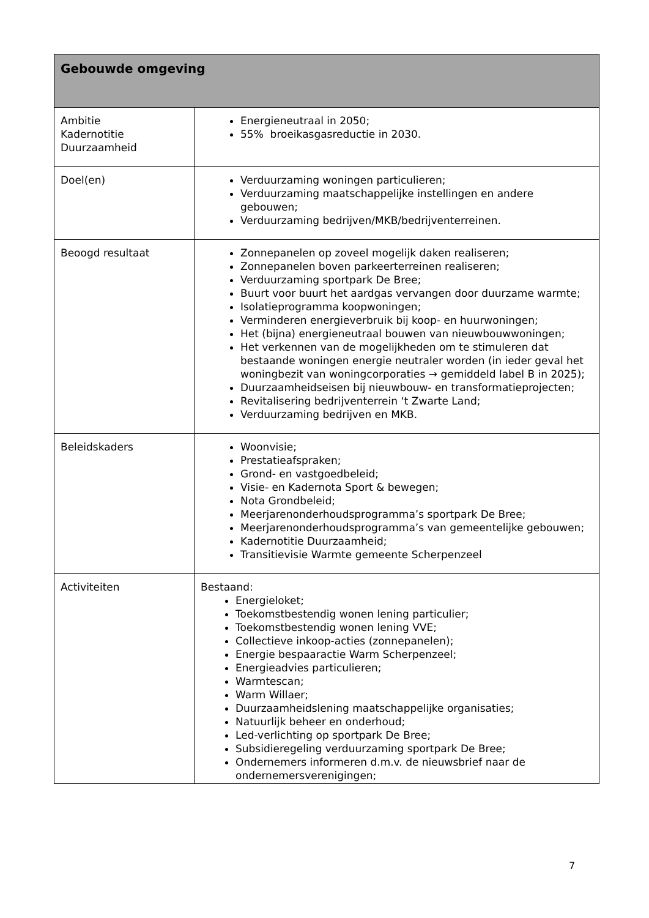| Gebouwde omgeving | |
| --- | --- |
| Ambitie Kadernotitie Duurzaamheid | Energieneutraal in 2050; 55% broeikasgasreductie in 2030. |
| Doel(en) | Verduurzaming woningen particulieren; Verduurzaming maatschappelijke instellingen en andere gebouwen; Verduurzaming bedrijven/MKB/bedrijventerreinen. |
| Beoogd resultaat | Zonnepanelen op zoveel mogelijk daken realiseren; Zonnepanelen boven parkeerterreinen realiseren; Verduurzaming sportpark De Bree; Buurt voor buurt het aardgas vervangen door duurzame warmte; Isolatieprogramma koopwoningen; Verminderen energieverbruik bij koop- en huurwoningen; Het (bijna) energieneutraal bouwen van nieuwbouwwoningen; Het verkennen van de mogelijkheden om te stimuleren dat bestaande woningen energie neutraler worden (in ieder geval het woningbezit van woningcorporaties → gemiddeld label B in 2025); Duurzaamheidseisen bij nieuwbouw- en transformatieprojecten; Revitalisering bedrijventerrein ‘t Zwarte Land; Verduurzaming bedrijven en MKB. |
| Beleidskaders | Woonvisie; Prestatieafspraken; Grond- en vastgoedbeleid; Visie- en Kadernota Sport & bewegen; Nota Grondbeleid; Meerjarenonderhoudsprogramma’s sportpark De Bree; Meerjarenonderhoudsprogramma’s van gemeentelijke gebouwen; Kadernotitie Duurzaamheid; Transitievisie Warmte gemeente Scherpenzeel |
| Activiteiten | Bestaand: Energieloket; Toekomstbestendig wonen lening particulier; Toekomstbestendig wonen lening VVE; Collectieve inkoop-acties (zonnepanelen); Energie bespaaractie Warm Scherpenzeel; Energieadvies particulieren; Warmtescan; Warm Willaer; Duurzaamheidslening maatschappelijke organisaties; Natuurlijk beheer en onderhoud; Led-verlichting op sportpark De Bree; Subsidieregeling verduurzaming sportpark De Bree; Ondernemers informeren d.m.v. de nieuwsbrief naar de ondernemersverenigingen; |
7